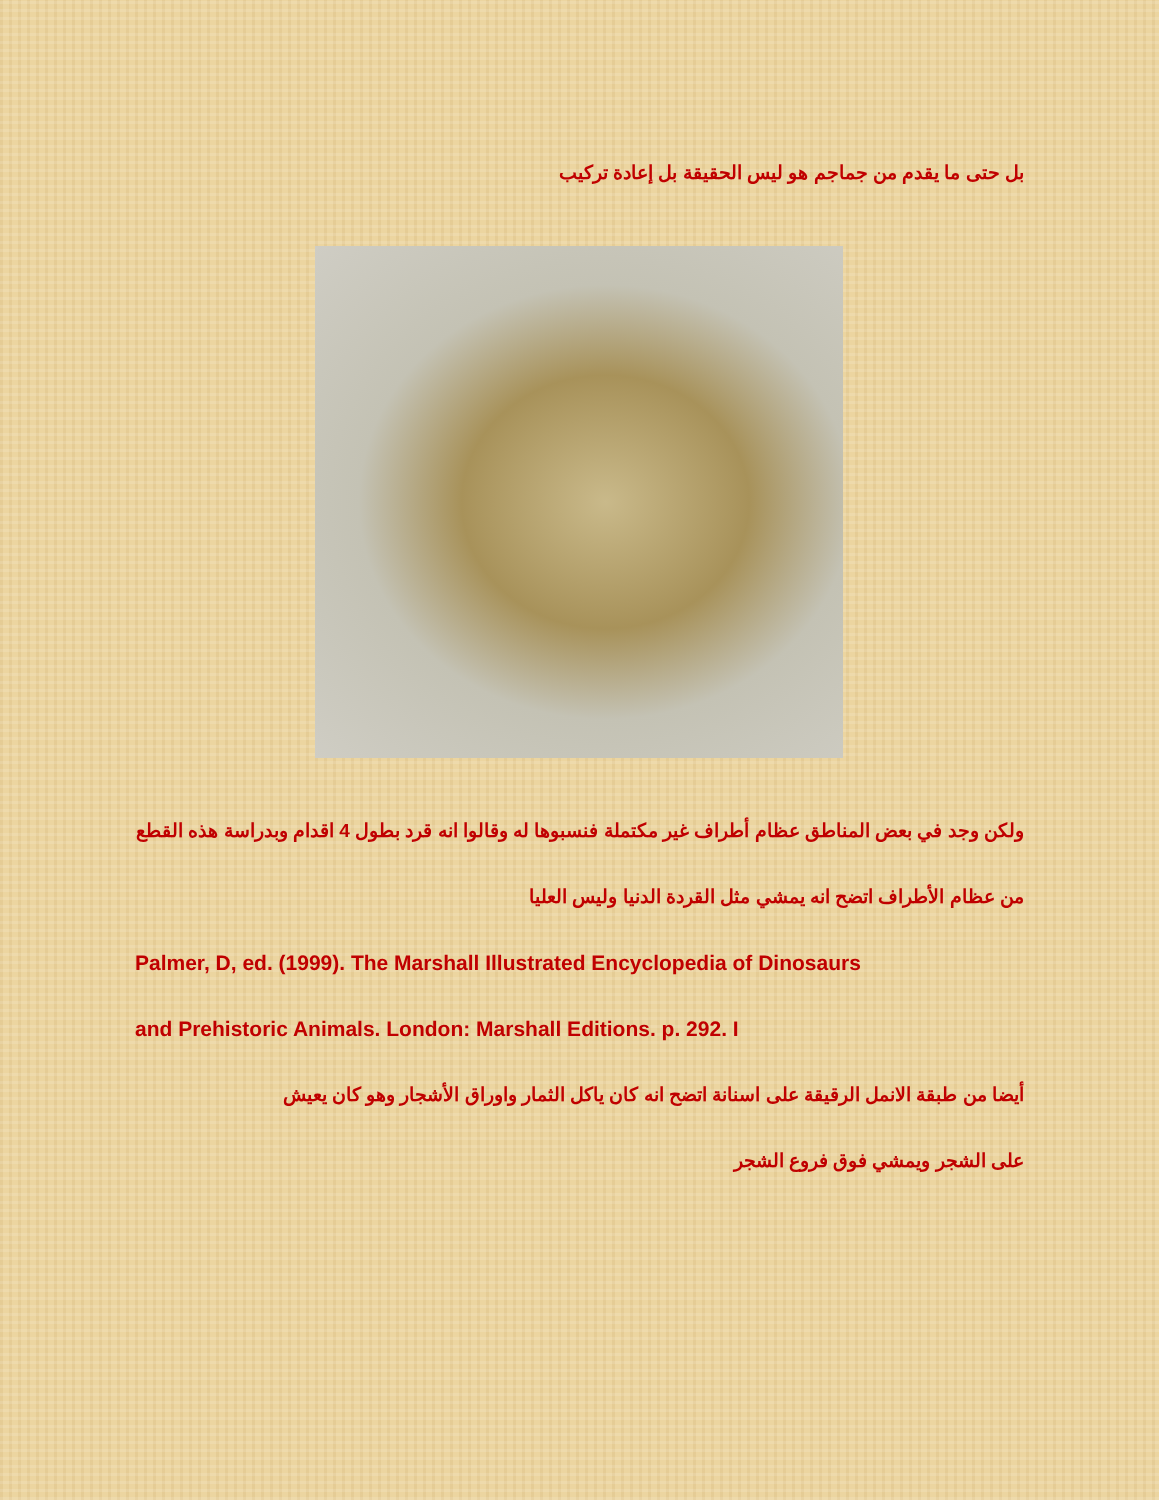بل حتى ما يقدم من جماجم هو ليس الحقيقة بل إعادة تركيب
ولكن وجد في بعض المناطق عظام أطراف غير مكتملة فنسبوها له وقالوا انه قرد بطول 4 اقدام وبدراسة هذه القطع من عظام الأطراف اتضح انه يمشي مثل القردة الدنيا وليس العليا
Palmer, D, ed. (1999). The Marshall Illustrated Encyclopedia of Dinosaurs
and Prehistoric Animals. London: Marshall Editions. p. 292. I
أيضا من طبقة الانمل الرقيقة على اسنانة اتضح انه كان ياكل الثمار واوراق الأشجار وهو كان يعيش
على الشجر ويمشي فوق فروع الشجر